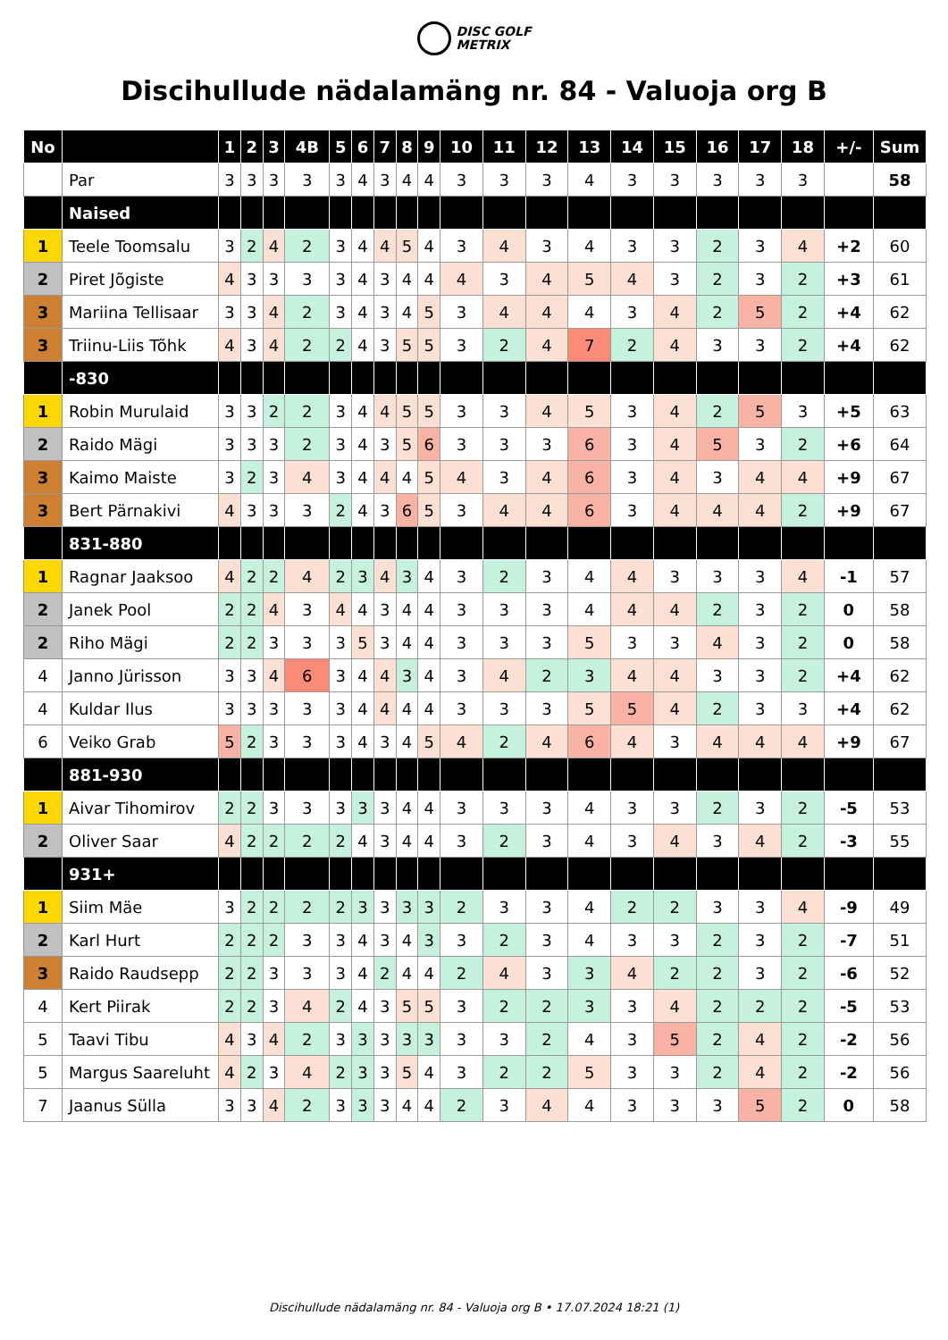DISC GOLF
METRIX
Discihullude nädalamäng nr. 84 - Valuoja org B
| No | | 1 | 2 | 3 | 4B | 5 | 6 | 7 | 8 | 9 | 10 | 11 | 12 | 13 | 14 | 15 | 16 | 17 | 18 | +/- | Sum |
| --- | --- | --- | --- | --- | --- | --- | --- | --- | --- | --- | --- | --- | --- | --- | --- | --- | --- | --- | --- | --- | --- |
| | Par | 3 | 3 | 3 | 3 | 3 | 4 | 3 | 4 | 4 | 3 | 3 | 3 | 4 | 3 | 3 | 3 | 3 | 3 | | 58 |
| | Naised | | | | | | | | | | | | | | | | | | | | |
| 1 | Teele Toomsalu | 3 | 2 | 4 | 2 | 3 | 4 | 4 | 5 | 4 | 3 | 4 | 3 | 4 | 3 | 3 | 2 | 3 | 4 | +2 | 60 |
| 2 | Piret Jõgiste | 4 | 3 | 3 | 3 | 3 | 4 | 3 | 4 | 4 | 4 | 3 | 4 | 5 | 4 | 3 | 2 | 3 | 2 | +3 | 61 |
| 3 | Mariina Tellisaar | 3 | 3 | 4 | 2 | 3 | 4 | 3 | 4 | 5 | 3 | 4 | 4 | 4 | 3 | 4 | 2 | 5 | 2 | +4 | 62 |
| 3 | Triinu-Liis Tõhk | 4 | 3 | 4 | 2 | 2 | 4 | 3 | 5 | 5 | 3 | 2 | 4 | 7 | 2 | 4 | 3 | 3 | 2 | +4 | 62 |
| | -830 | | | | | | | | | | | | | | | | | | | | |
| 1 | Robin Murulaid | 3 | 3 | 2 | 2 | 3 | 4 | 4 | 5 | 5 | 3 | 3 | 4 | 5 | 3 | 4 | 2 | 5 | 3 | +5 | 63 |
| 2 | Raido Mägi | 3 | 3 | 3 | 2 | 3 | 4 | 3 | 5 | 6 | 3 | 3 | 3 | 6 | 3 | 4 | 5 | 3 | 2 | +6 | 64 |
| 3 | Kaimo Maiste | 3 | 2 | 3 | 4 | 3 | 4 | 4 | 4 | 5 | 4 | 3 | 4 | 6 | 3 | 4 | 3 | 4 | 4 | +9 | 67 |
| 3 | Bert Pärnakivi | 4 | 3 | 3 | 3 | 2 | 4 | 3 | 6 | 5 | 3 | 4 | 4 | 6 | 3 | 4 | 4 | 4 | 2 | +9 | 67 |
| | 831-880 | | | | | | | | | | | | | | | | | | | | |
| 1 | Ragnar Jaaksoo | 4 | 2 | 2 | 4 | 2 | 3 | 4 | 3 | 4 | 3 | 2 | 3 | 4 | 4 | 3 | 3 | 3 | 4 | -1 | 57 |
| 2 | Janek Pool | 2 | 2 | 4 | 3 | 4 | 4 | 3 | 4 | 4 | 3 | 3 | 3 | 4 | 4 | 4 | 2 | 3 | 2 | 0 | 58 |
| 2 | Riho Mägi | 2 | 2 | 3 | 3 | 3 | 5 | 3 | 4 | 4 | 3 | 3 | 3 | 5 | 3 | 3 | 4 | 3 | 2 | 0 | 58 |
| 4 | Janno Jürisson | 3 | 3 | 4 | 6 | 3 | 4 | 4 | 3 | 4 | 3 | 4 | 2 | 3 | 4 | 4 | 3 | 3 | 2 | +4 | 62 |
| 4 | Kuldar Ilus | 3 | 3 | 3 | 3 | 3 | 4 | 4 | 4 | 4 | 3 | 3 | 3 | 5 | 5 | 4 | 2 | 3 | 3 | +4 | 62 |
| 6 | Veiko Grab | 5 | 2 | 3 | 3 | 3 | 4 | 3 | 4 | 5 | 4 | 2 | 4 | 6 | 4 | 3 | 4 | 4 | 4 | +9 | 67 |
| | 881-930 | | | | | | | | | | | | | | | | | | | | |
| 1 | Aivar Tihomirov | 2 | 2 | 3 | 3 | 3 | 3 | 3 | 4 | 4 | 3 | 3 | 3 | 4 | 3 | 3 | 2 | 3 | 2 | -5 | 53 |
| 2 | Oliver Saar | 4 | 2 | 2 | 2 | 2 | 4 | 3 | 4 | 4 | 3 | 2 | 3 | 4 | 3 | 4 | 3 | 4 | 2 | -3 | 55 |
| | 931+ | | | | | | | | | | | | | | | | | | | | |
| 1 | Siim Mäe | 3 | 2 | 2 | 2 | 2 | 3 | 3 | 3 | 3 | 2 | 3 | 3 | 4 | 2 | 2 | 3 | 3 | 4 | -9 | 49 |
| 2 | Karl Hurt | 2 | 2 | 2 | 3 | 3 | 4 | 3 | 4 | 3 | 3 | 2 | 3 | 4 | 3 | 3 | 2 | 3 | 2 | -7 | 51 |
| 3 | Raido Raudsepp | 2 | 2 | 3 | 3 | 3 | 4 | 2 | 4 | 4 | 2 | 4 | 3 | 3 | 4 | 2 | 2 | 3 | 2 | -6 | 52 |
| 4 | Kert Piirak | 2 | 2 | 3 | 4 | 2 | 4 | 3 | 5 | 5 | 3 | 2 | 2 | 3 | 3 | 4 | 2 | 2 | 2 | -5 | 53 |
| 5 | Taavi Tibu | 4 | 3 | 4 | 2 | 3 | 3 | 3 | 3 | 3 | 3 | 3 | 2 | 4 | 3 | 5 | 2 | 4 | 2 | -2 | 56 |
| 5 | Margus Saareluht | 4 | 2 | 3 | 4 | 2 | 3 | 3 | 5 | 4 | 3 | 2 | 2 | 5 | 3 | 3 | 2 | 4 | 2 | -2 | 56 |
| 7 | Jaanus Sülla | 3 | 3 | 4 | 2 | 3 | 3 | 3 | 4 | 4 | 2 | 3 | 4 | 4 | 3 | 3 | 3 | 5 | 2 | 0 | 58 |
Discihullude nädalamäng nr. 84 - Valuoja org B • 17.07.2024 18:21 (1)